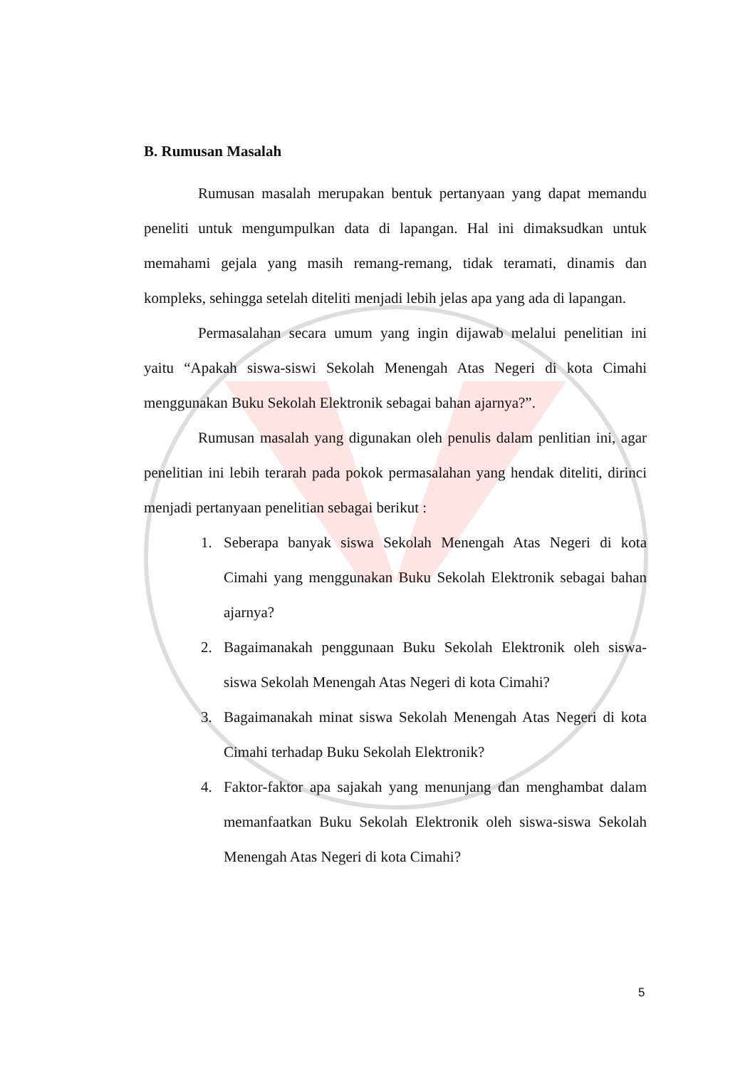B. Rumusan Masalah
Rumusan masalah merupakan bentuk pertanyaan yang dapat memandu peneliti untuk mengumpulkan data di lapangan. Hal ini dimaksudkan untuk memahami gejala yang masih remang-remang, tidak teramati, dinamis dan kompleks, sehingga setelah diteliti menjadi lebih jelas apa yang ada di lapangan.
Permasalahan secara umum yang ingin dijawab melalui penelitian ini yaitu “Apakah siswa-siswi Sekolah Menengah Atas Negeri di kota Cimahi menggunakan Buku Sekolah Elektronik sebagai bahan ajarnya?”.
Rumusan masalah yang digunakan oleh penulis dalam penlitian ini, agar penelitian ini lebih terarah pada pokok permasalahan yang hendak diteliti, dirinci menjadi pertanyaan penelitian sebagai berikut :
1. Seberapa banyak siswa Sekolah Menengah Atas Negeri di kota Cimahi yang menggunakan Buku Sekolah Elektronik sebagai bahan ajarnya?
2. Bagaimanakah penggunaan Buku Sekolah Elektronik oleh siswa-siswa Sekolah Menengah Atas Negeri di kota Cimahi?
3. Bagaimanakah minat siswa Sekolah Menengah Atas Negeri di kota Cimahi terhadap Buku Sekolah Elektronik?
4. Faktor-faktor apa sajakah yang menunjang dan menghambat dalam memanfaatkan Buku Sekolah Elektronik oleh siswa-siswa Sekolah Menengah Atas Negeri di kota Cimahi?
5